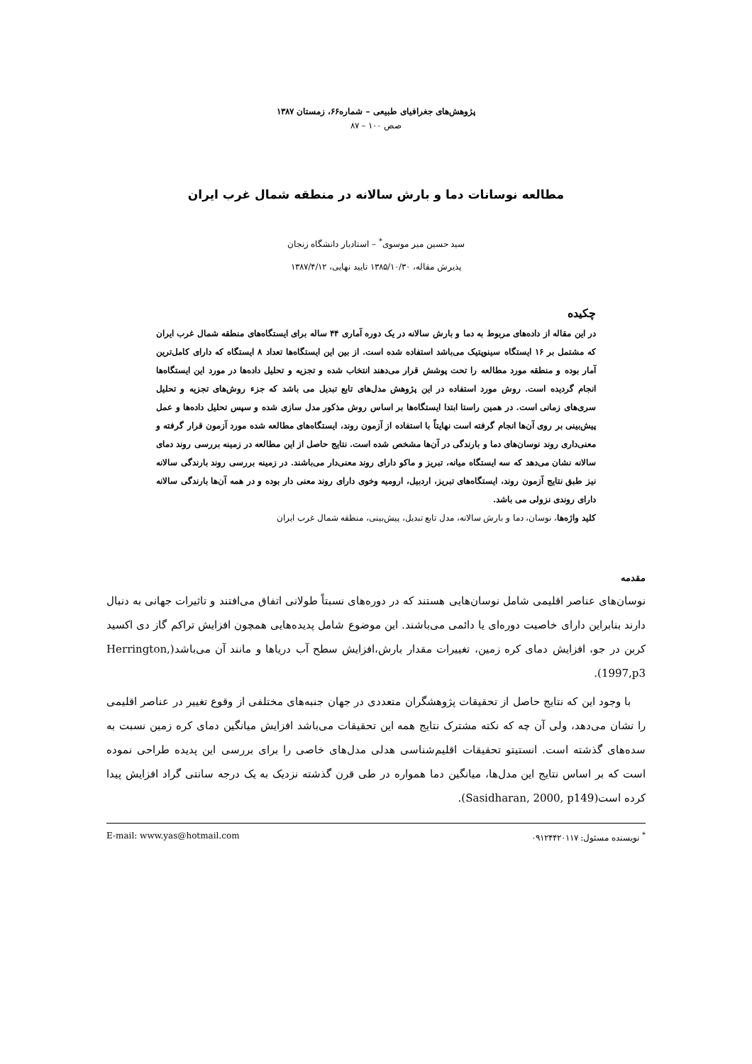پژوهش‌های جغرافیای طبیعی – شماره۶۶، زمستان ۱۳۸۷
صص ۱۰۰ – ۸۷
مطالعه نوسانات دما و بارش سالانه در منطقه شمال غرب ایران
سید حسین میر موسوی<sup>*</sup> – استادیار دانشگاه زنجان
پذیرش مقاله، ۱۳۸۵/۱۰/۳۰ تایید نهایی، ۱۳۸۷/۴/۱۲
چکیده
در این مقاله از داده‌های مربوط به دما و بارش سالانه در یک دوره آماری ۴۴ ساله برای ایستگاه‌های منطقه شمال غرب ایران که مشتمل بر ۱۶ ایستگاه سینوپتیک می‌باشد استفاده شده است. از بین این ایستگاه‌ها تعداد ۸ ایستگاه که دارای کامل‌ترین آمار بوده و منطقه مورد مطالعه را تحت پوشش قرار می‌دهند انتخاب شده و تجزیه و تحلیل داده‌ها در مورد این ایستگاه‌ها انجام گردیده است. روش مورد استفاده در این پژوهش مدل‌های تابع تبدیل می باشد که جزء روش‌های تجزیه و تحلیل سری‌های زمانی است. در همین راستا ابتدا ایستگاه‌ها بر اساس روش مذکور مدل سازی شده و سپس تحلیل داده‌ها و عمل پیش‌بینی بر روی آن‌ها انجام گرفته است نهایتاً با استفاده از آزمون روند، ایستگاه‌های مطالعه شده مورد آزمون قرار گرفته و معنی‌داری روند نوسان‌های دما و بارندگی در آن‌ها مشخص شده است. نتایج حاصل از این مطالعه در زمینه بررسی روند دمای سالانه نشان می‌دهد که سه ایستگاه میانه، تبریز و ماکو دارای روند معنی‌دار می‌باشند. در زمینه بررسی روند بارندگی سالانه نیز طبق نتایج آزمون روند، ایستگاه‌های تبریز، اردبیل، ارومیه وخوی دارای روند معنی دار بوده و در همه آن‌ها بارندگی سالانه دارای روندی نزولی می باشد.
کلید واژه‌ها، نوسان، دما و بارش سالانه، مدل تابع تبدیل، پیش‌بینی، منطقه شمال غرب ایران
مقدمه
نوسان‌های عناصر اقلیمی شامل نوسان‌هایی هستند که در دوره‌های نسبتاً طولانی اتفاق می‌افتند و تاثیرات جهانی به دنبال دارند بنابراین دارای خاصیت دوره‌ای یا دائمی می‌باشند. این موضوع شامل پدیده‌هایی همچون افزایش تراکم گاز دی اکسید کربن در جو، افزایش دمای کره زمین، تغییرات مقدار بارش،افزایش سطح آب دریاها و مانند آن می‌باشد(Herrington, 1997,p3).
با وجود این که نتایج حاصل از تحقیقات پژوهشگران متعددی در جهان جنبه‌های مختلفی از وقوع تغییر در عناصر اقلیمی را نشان می‌دهد، ولی آن چه که نکته مشترک نتایج همه این تحقیقات می‌باشد افزایش میانگین دمای کره زمین نسبت به سده‌های گذشته است. انستیتو تحقیقات اقلیم‌شناسی هدلی مدل‌های خاصی را برای بررسی این پدیده طراحی نموده است که بر اساس نتایج این مدل‌ها، میانگین دما همواره در طی قرن گذشته نزدیک به یک درجه سانتی گراد افزایش پیدا کرده است(Sasidharan, 2000, p149).
<sup>*</sup> نویسنده مسئول: ۰۹۱۲۴۴۲۰۱۱۷ E-mail: www.yas@hotmail.com